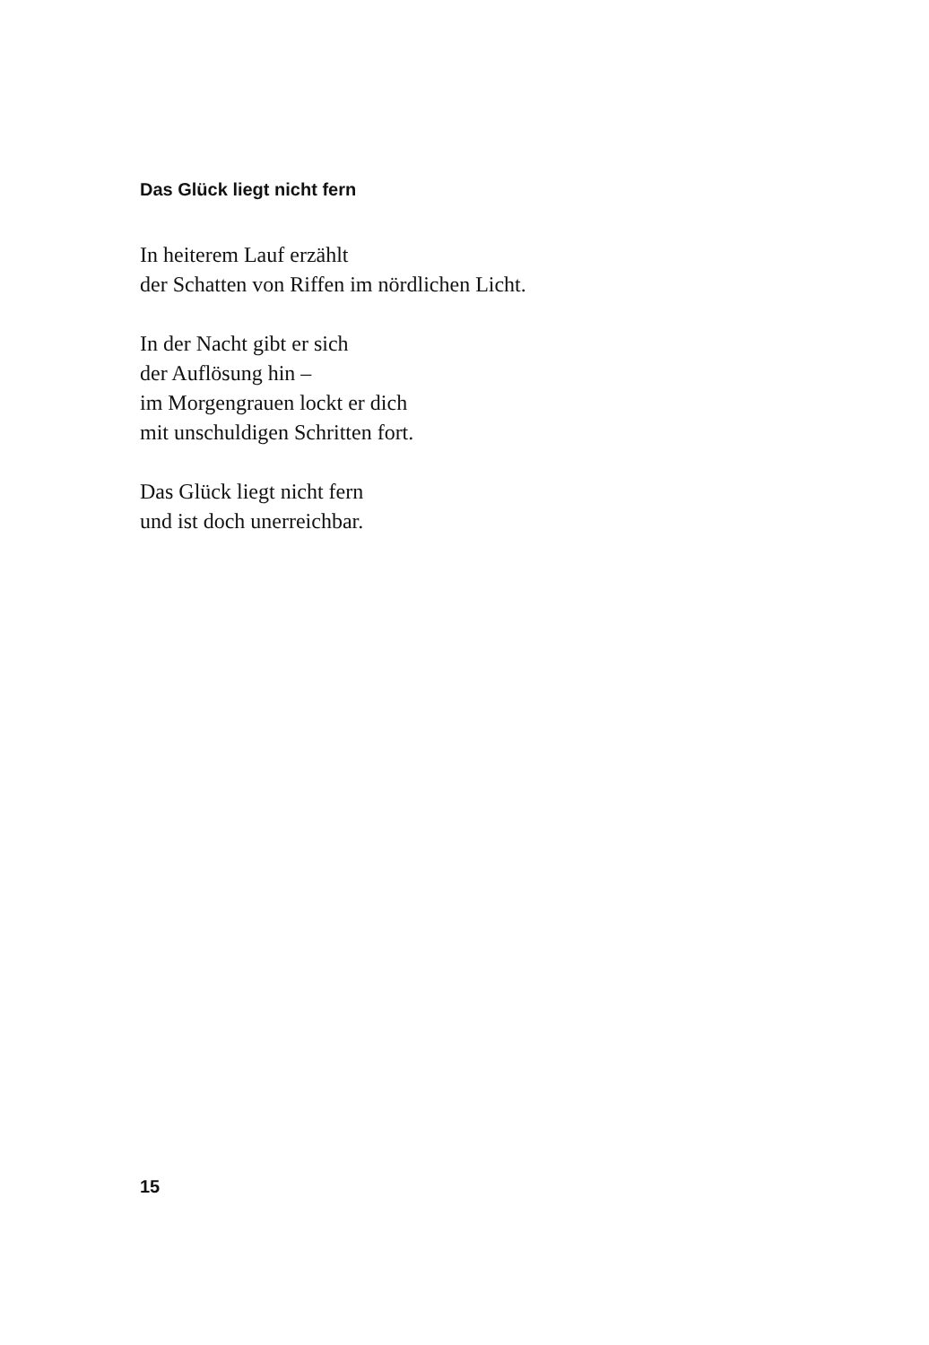Das Glück liegt nicht fern
In heiterem Lauf erzählt
der Schatten von Riffen im nördlichen Licht.
In der Nacht gibt er sich
der Auflösung hin –
im Morgengrauen lockt er dich
mit unschuldigen Schritten fort.
Das Glück liegt nicht fern
und ist doch unerreichbar.
15